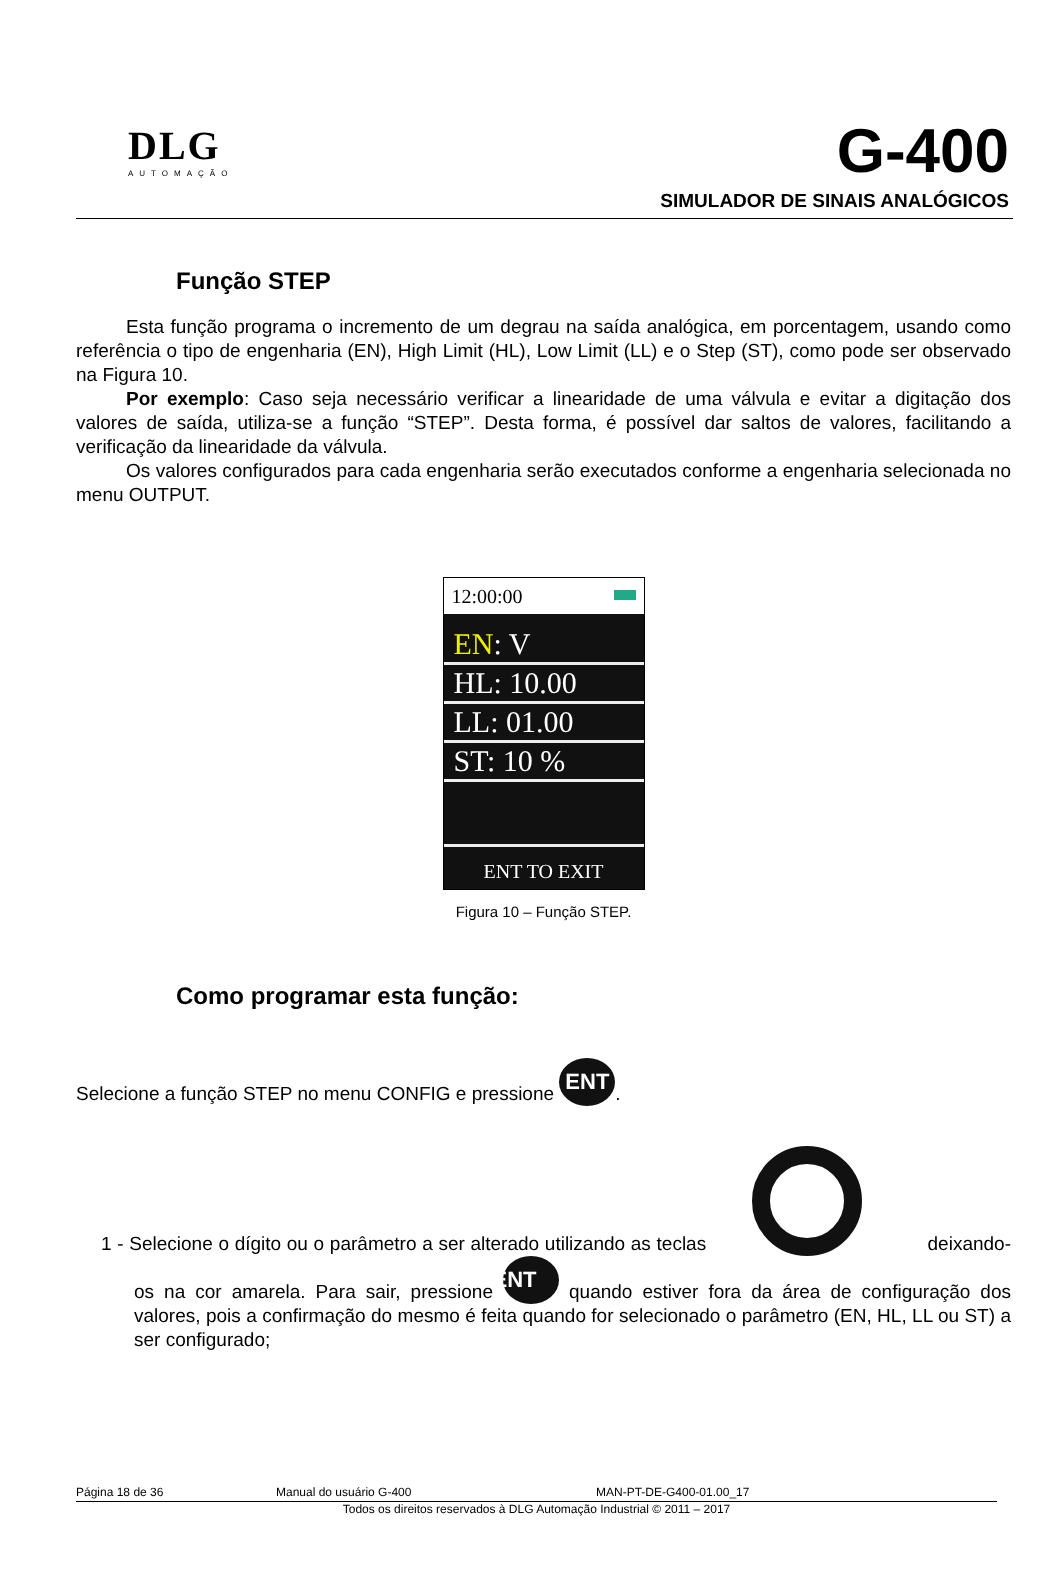DLG
AUTOMAÇÃO
G-400
SIMULADOR DE SINAIS ANALÓGICOS
Função STEP
Esta função programa o incremento de um degrau na saída analógica, em porcentagem, usando como referência o tipo de engenharia (EN), High Limit (HL), Low Limit (LL) e o Step (ST), como pode ser observado na Figura 10.
Por exemplo: Caso seja necessário verificar a linearidade de uma válvula e evitar a digitação dos valores de saída, utiliza-se a função “STEP”. Desta forma, é possível dar saltos de valores, facilitando a verificação da linearidade da válvula.
Os valores configurados para cada engenharia serão executados conforme a engenharia selecionada no menu OUTPUT.
12:00:00
EN: V
HL: 10.00
LL: 01.00
ST: 10 %
ENT TO EXIT
Figura 10 – Função STEP.
Como programar esta função:
Selecione a função STEP no menu CONFIG e pressione ENT.
1 - Selecione o dígito ou o parâmetro a ser alterado utilizando as teclas deixando-os na cor amarela. Para sair, pressione ENT quando estiver fora da área de configuração dos valores, pois a confirmação do mesmo é feita quando for selecionado o parâmetro (EN, HL, LL ou ST) a ser configurado;
Página 18 de 36 Manual do usuário G-400 MAN-PT-DE-G400-01.00_17
Todos os direitos reservados à DLG Automação Industrial © 2011 – 2017